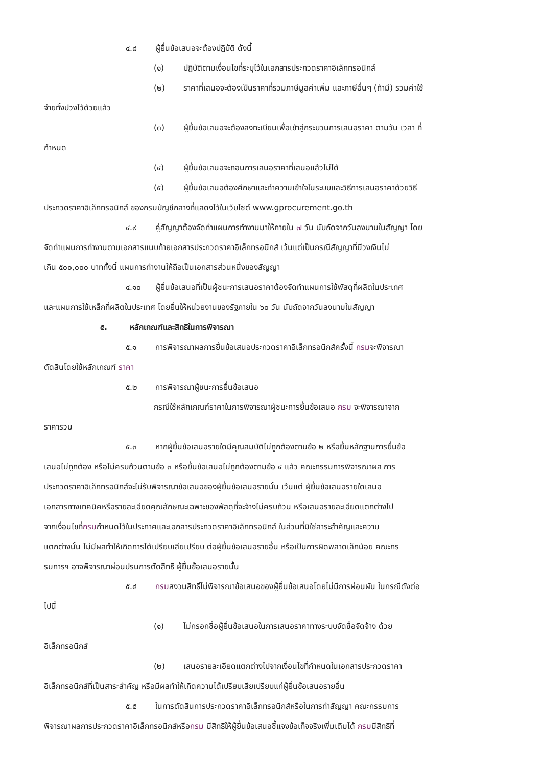๔.๘ ผู้ยื่นข้อเสนอจะต้องปฏิบัติ ดังนี้
(๑) ปฏิบัติตามเงื่อนไขที่ระบุไว้ในเอกสารประกวดราคาอิเล็กทรอนิกส์
(๒) ราคาที่เสนอจะต้องเป็นราคาที่รวมภาษีมูลค่าเพิ่ม และภาษีอื่นๆ (ถ้ามี) รวมค่าใช้
จ่ายทั้งปวงไว้ด้วยแล้ว
(๓) ผู้ยื่นข้อเสนอจะต้องลงทะเบียนเพื่อเข้าสู่กระบวนการเสนอราคา ตามวัน เวลา ที่
กำหนด
(๔) ผู้ยื่นข้อเสนอจะถอนการเสนอราคาที่เสนอแล้วไม่ได้
(๕) ผู้ยื่นข้อเสนอต้องศึกษาและทำความเข้าใจในระบบและวิธีการเสนอราคาด้วยวิธี
ประกวดราคาอิเล็กทรอนิกส์ ของกรมบัญชีกลางที่แสดงไว้ในเว็บไซต์ www.gprocurement.go.th
๔.๙ คู่สัญญาต้องจัดทำแผนการทำงานมาให้ภายใน ๗ วัน นับถัดจากวันลงนามในสัญญา โดย
จัดทำแผนการทำงานตามเอกสารแนบท้ายเอกสารประกวดราคาอิเล็กทรอนิกส์ เว้นแต่เป็นกรณีสัญญาที่มีวงเงินไม่
เกิน ๕๐๐,๐๐๐ บาททั้งนี้ แผนการทำงานให้ถือเป็นเอกสารส่วนหนึ่งของสัญญา
๔.๑๐ ผู้ยื่นข้อเสนอที่เป็นผู้ชนะการเสนอราคาต้องจัดทำแผนการใช้พัสดุที่ผลิตในประเทศ
และแผนการใช้เหล็กที่ผลิตในประเทศ โดยยื่นให้หน่วยงานของรัฐภายใน ๖๐ วัน นับถัดจากวันลงนามในสัญญา
๕. หลักเกณฑ์และสิทธิในการพิจารณา
๕.๑ การพิจารณาผลการยื่นข้อเสนอประกวดราคาอิเล็กทรอนิกส์ครั้งนี้ กรมจะพิจารณา
ตัดสินโดยใช้หลักเกณฑ์ ราคา
๕.๒ การพิจารณาผู้ชนะการยื่นข้อเสนอ
กรณีใช้หลักเกณฑ์ราคาในการพิจารณาผู้ชนะการยื่นข้อเสนอ กรม จะพิจารณาจาก
ราคารวม
๕.๓ หากผู้ยื่นข้อเสนอรายใดมีคุณสมบัติไม่ถูกต้องตามข้อ ๒ หรือยื่นหลักฐานการยื่นข้อ
เสนอไม่ถูกต้อง หรือไม่ครบถ้วนตามข้อ ๓ หรือยื่นข้อเสนอไม่ถูกต้องตามข้อ ๔ แล้ว คณะกรรมการพิจารณาผล การ
ประกวดราคาอิเล็กทรอนิกส์จะไม่รับพิจารณาข้อเสนอของผู้ยื่นข้อเสนอรายนั้น เว้นแต่ ผู้ยื่นข้อเสนอรายใดเสนอ
เอกสารทางเทคนิคหรือรายละเอียดคุณลักษณะเฉพาะของพัสดุที่จะจ้างไม่ครบถ้วน หรือเสนอรายละเอียดแตกต่างไป
จากเงื่อนไขที่กรมกำหนดไว้ในประกาศและเอกสารประกวดราคาอิเล็กทรอนิกส์ ในส่วนที่มิใช่สาระสำคัญและความ
แตกต่างนั้น ไม่มีผลทำให้เกิดการได้เปรียบเสียเปรียบ ต่อผู้ยื่นข้อเสนอรายอื่น หรือเป็นการผิดพลาดเล็กน้อย คณะกร
รมการฯ อาจพิจารณาผ่อนปรนการตัดสิทธิ ผู้ยื่นข้อเสนอรายนั้น
๕.๔ กรมสงวนสิทธิ์ไม่พิจารณาข้อเสนอของผู้ยื่นข้อเสนอโดยไม่มีการผ่อนผัน ในกรณีดังต่อ
ไปนี้
(๑) ไม่กรอกชื่อผู้ยื่นข้อเสนอในการเสนอราคาทางระบบจัดซื้อจัดจ้าง ด้วย
อิเล็กทรอนิกส์
(๒) เสนอรายละเอียดแตกต่างไปจากเงื่อนไขที่กำหนดในเอกสารประกวดราคา
อิเล็กทรอนิกส์ที่เป็นสาระสำคัญ หรือมีผลทำให้เกิดความได้เปรียบเสียเปรียบแก่ผู้ยื่นข้อเสนอรายอื่น
๕.๕ ในการตัดสินการประกวดราคาอิเล็กทรอนิกส์หรือในการทำสัญญา คณะกรรมการ
พิจารณาผลการประกวดราคาอิเล็กทรอนิกส์หรือกรม มีสิทธิให้ผู้ยื่นข้อเสนอชี้แจงข้อเท็จจริงเพิ่มเติมได้ กรมมีสิทธิที่